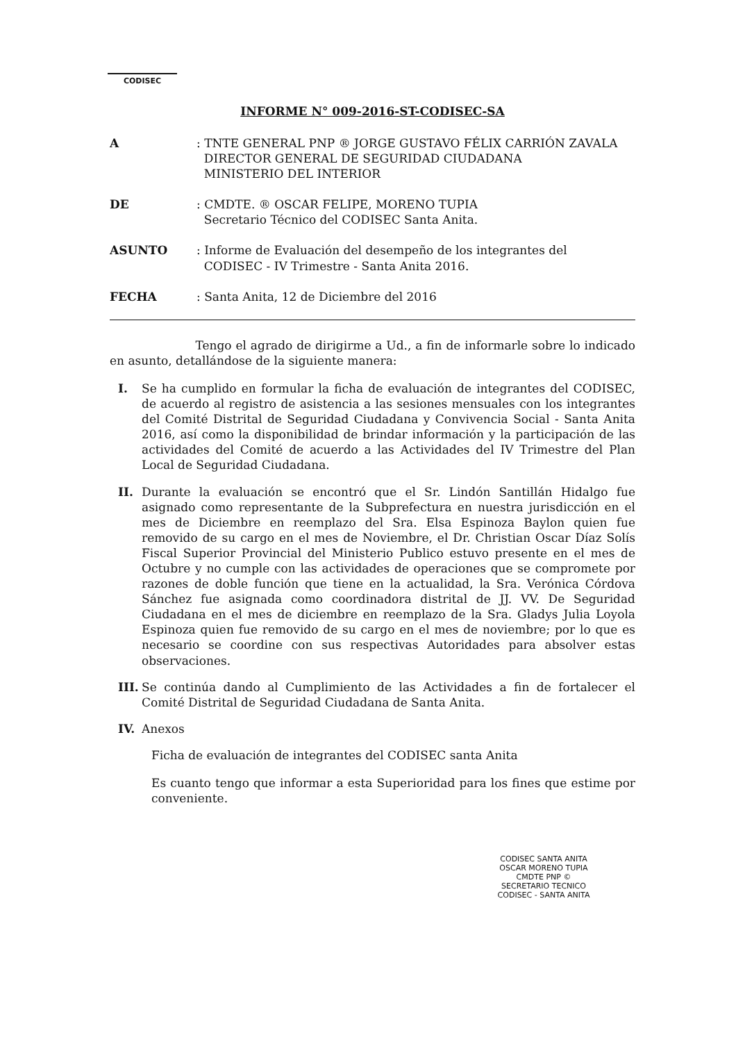CODISEC
INFORME N° 009-2016-ST-CODISEC-SA
A : TNTE GENERAL PNP ® JORGE GUSTAVO FÉLIX CARRIÓN ZAVALA
DIRECTOR GENERAL DE SEGURIDAD CIUDADANA
MINISTERIO DEL INTERIOR
DE : CMDTE. ® OSCAR FELIPE, MORENO TUPIA
Secretario Técnico del CODISEC Santa Anita.
ASUNTO : Informe de Evaluación del desempeño de los integrantes del
CODISEC - IV Trimestre - Santa Anita 2016.
FECHA : Santa Anita, 12 de Diciembre del 2016
Tengo el agrado de dirigirme a Ud., a fin de informarle sobre lo indicado en asunto, detallándose de la siguiente manera:
I. Se ha cumplido en formular la ficha de evaluación de integrantes del CODISEC, de acuerdo al registro de asistencia a las sesiones mensuales con los integrantes del Comité Distrital de Seguridad Ciudadana y Convivencia Social - Santa Anita 2016, así como la disponibilidad de brindar información y la participación de las actividades del Comité de acuerdo a las Actividades del IV Trimestre del Plan Local de Seguridad Ciudadana.
II. Durante la evaluación se encontró que el Sr. Lindón Santillán Hidalgo fue asignado como representante de la Subprefectura en nuestra jurisdicción en el mes de Diciembre en reemplazo del Sra. Elsa Espinoza Baylon quien fue removido de su cargo en el mes de Noviembre, el Dr. Christian Oscar Díaz Solís Fiscal Superior Provincial del Ministerio Publico estuvo presente en el mes de Octubre y no cumple con las actividades de operaciones que se compromete por razones de doble función que tiene en la actualidad, la Sra. Verónica Córdova Sánchez fue asignada como coordinadora distrital de JJ. VV. De Seguridad Ciudadana en el mes de diciembre en reemplazo de la Sra. Gladys Julia Loyola Espinoza quien fue removido de su cargo en el mes de noviembre; por lo que es necesario se coordine con sus respectivas Autoridades para absolver estas observaciones.
III.
Se continúa dando al Cumplimiento de las Actividades a fin de fortalecer el Comité Distrital de Seguridad Ciudadana de Santa Anita.
IV. Anexos
Ficha de evaluación de integrantes del CODISEC santa Anita
Es cuanto tengo que informar a esta Superioridad para los fines que estime por conveniente.
CODISEC SANTA ANITA
OSCAR MORENO TUPIA
CMDTE PNP ©
SECRETARIO TECNICO
CODISEC - SANTA ANITA